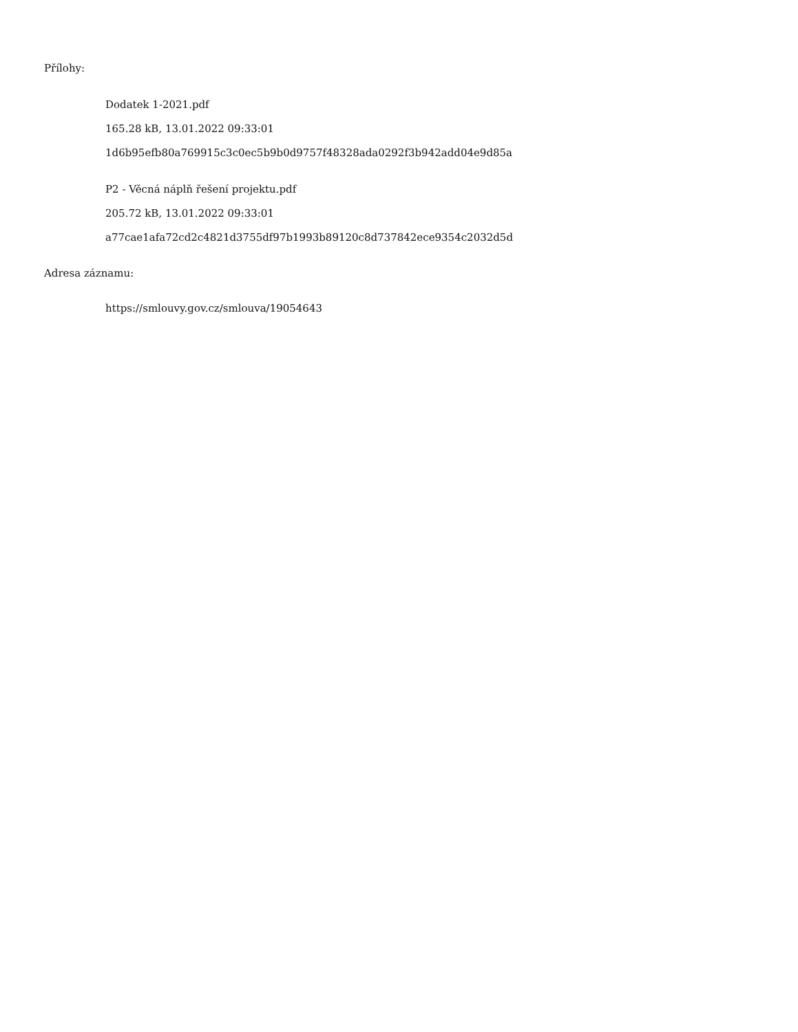Přílohy:
Dodatek 1-2021.pdf
165.28 kB, 13.01.2022 09:33:01
1d6b95efb80a769915c3c0ec5b9b0d9757f48328ada0292f3b942add04e9d85a
P2 - Věcná náplň řešení projektu.pdf
205.72 kB, 13.01.2022 09:33:01
a77cae1afa72cd2c4821d3755df97b1993b89120c8d737842ece9354c2032d5d
Adresa záznamu:
https://smlouvy.gov.cz/smlouva/19054643